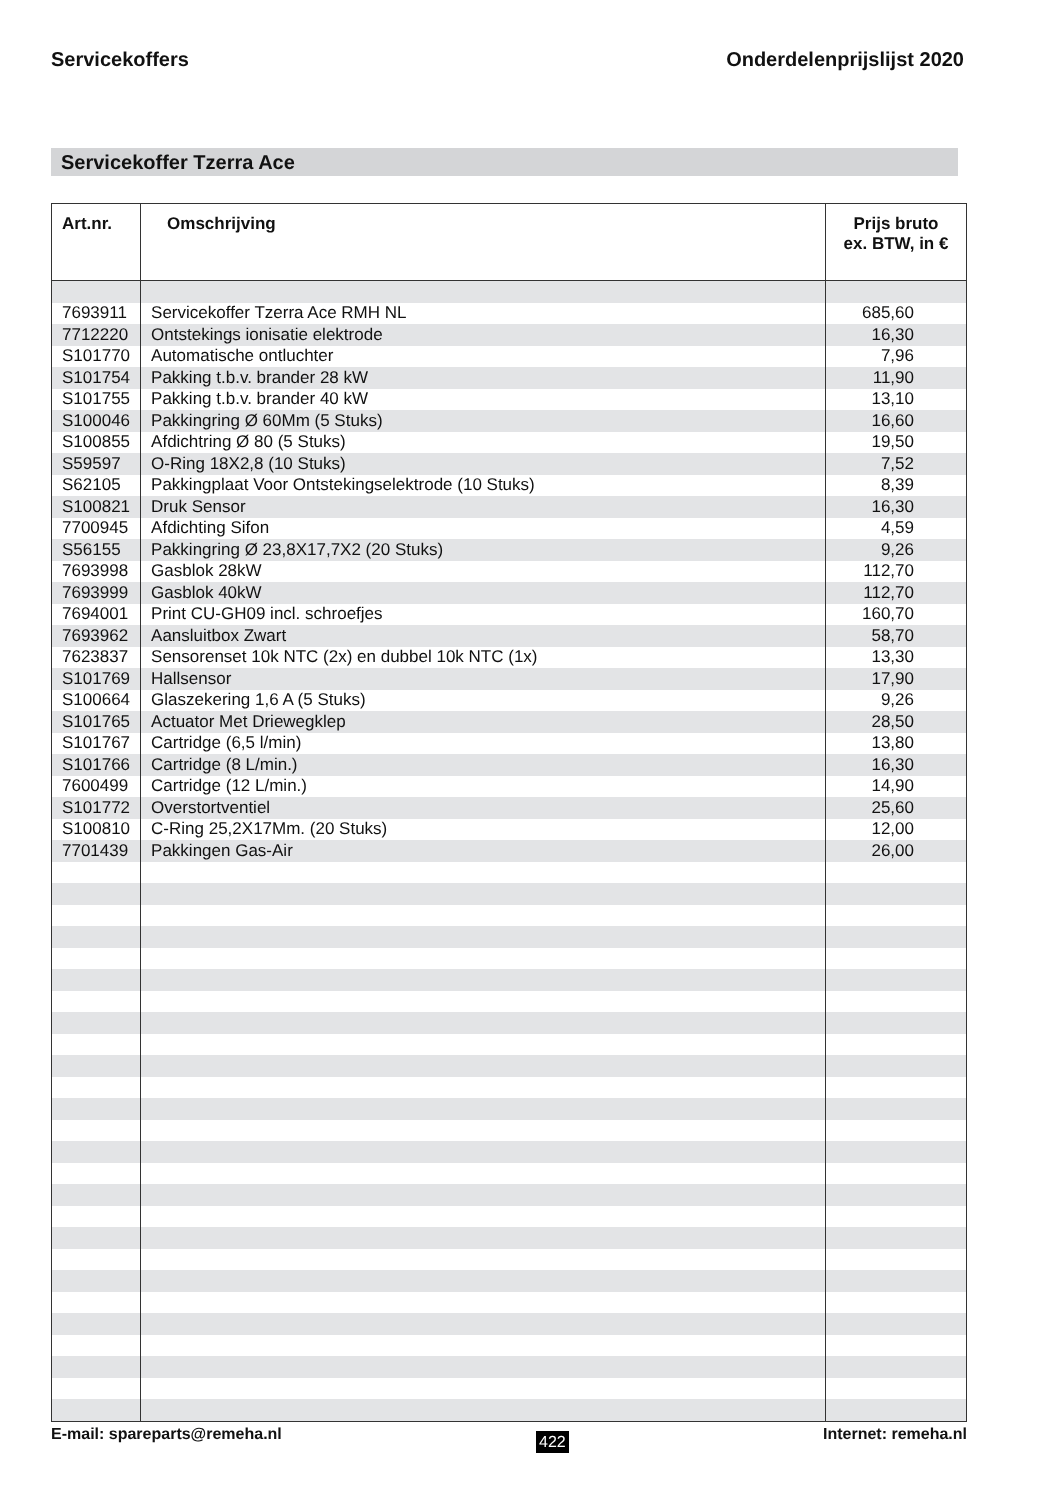Servicekoffers Onderdelenprijslijst 2020
Servicekoffer Tzerra Ace
| Art.nr. | Omschrijving | Prijs bruto ex. BTW, in € |
| --- | --- | --- |
| 7693911 | Servicekoffer Tzerra Ace RMH NL | 685,60 |
| 7712220 | Ontstekings ionisatie elektrode | 16,30 |
| S101770 | Automatische ontluchter | 7,96 |
| S101754 | Pakking t.b.v. brander 28 kW | 11,90 |
| S101755 | Pakking t.b.v. brander 40 kW | 13,10 |
| S100046 | Pakkingring Ø 60Mm (5 Stuks) | 16,60 |
| S100855 | Afdichtring Ø 80 (5 Stuks) | 19,50 |
| S59597 | O-Ring 18X2,8 (10 Stuks) | 7,52 |
| S62105 | Pakkingplaat Voor Ontstekingselektrode (10 Stuks) | 8,39 |
| S100821 | Druk Sensor | 16,30 |
| 7700945 | Afdichting Sifon | 4,59 |
| S56155 | Pakkingring Ø 23,8X17,7X2 (20 Stuks) | 9,26 |
| 7693998 | Gasblok 28kW | 112,70 |
| 7693999 | Gasblok 40kW | 112,70 |
| 7694001 | Print CU-GH09 incl. schroefjes | 160,70 |
| 7693962 | Aansluitbox Zwart | 58,70 |
| 7623837 | Sensorenset 10k NTC (2x) en dubbel 10k NTC (1x) | 13,30 |
| S101769 | Hallsensor | 17,90 |
| S100664 | Glaszekering 1,6 A (5 Stuks) | 9,26 |
| S101765 | Actuator Met Driewegklep | 28,50 |
| S101767 | Cartridge (6,5 l/min) | 13,80 |
| S101766 | Cartridge (8 L/min.) | 16,30 |
| 7600499 | Cartridge (12 L/min.) | 14,90 |
| S101772 | Overstortventiel | 25,60 |
| S100810 | C-Ring 25,2X17Mm. (20 Stuks) | 12,00 |
| 7701439 | Pakkingen Gas-Air | 26,00 |
E-mail: spareparts@remeha.nl 422 Internet: remeha.nl